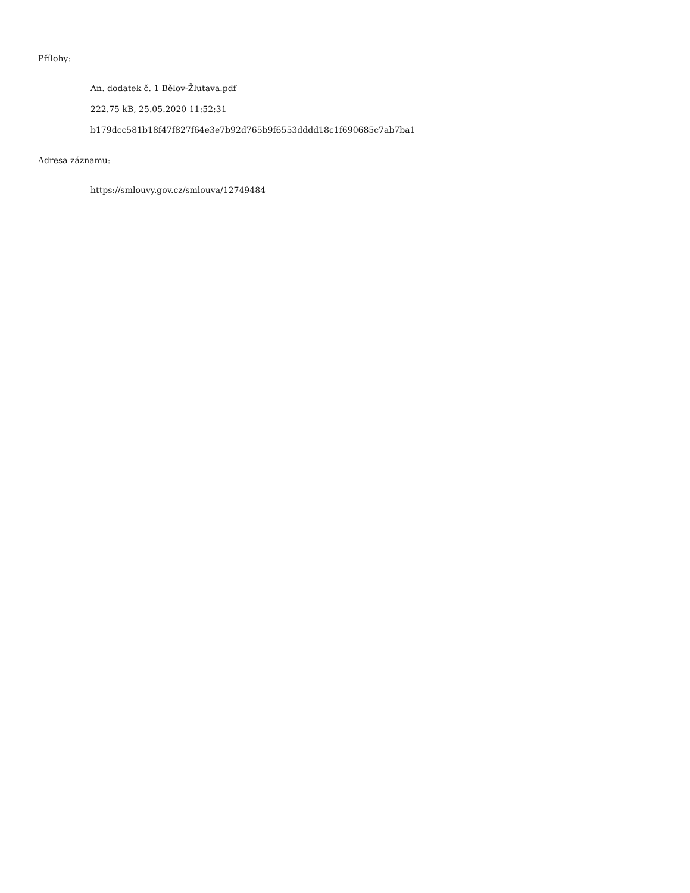Přílohy:
An. dodatek č. 1 Bělov-Žlutava.pdf
222.75 kB, 25.05.2020 11:52:31
b179dcc581b18f47f827f64e3e7b92d765b9f6553dddd18c1f690685c7ab7ba1
Adresa záznamu:
https://smlouvy.gov.cz/smlouva/12749484